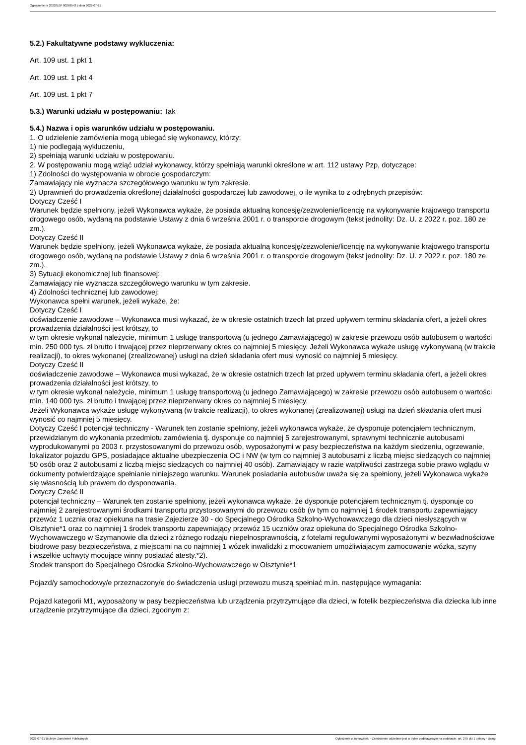Ogłoszenie nr 2022/BZP 00269543 z dnia 2022-07-21
5.2.) Fakultatywne podstawy wykluczenia:
Art. 109 ust. 1 pkt 1
Art. 109 ust. 1 pkt 4
Art. 109 ust. 1 pkt 7
5.3.) Warunki udziału w postępowaniu: Tak
5.4.) Nazwa i opis warunków udziału w postępowaniu.
1. O udzielenie zamówienia mogą ubiegać się wykonawcy, którzy:
1) nie podlegają wykluczeniu,
2) spełniają warunki udziału w postępowaniu.
2. W postępowaniu mogą wziąć udział wykonawcy, którzy spełniają warunki określone w art. 112 ustawy Pzp, dotyczące:
1) Zdolności do występowania w obrocie gospodarczym:
Zamawiający nie wyznacza szczegółowego warunku w tym zakresie.
2) Uprawnień do prowadzenia określonej działalności gospodarczej lub zawodowej, o ile wynika to z odrębnych przepisów:
Dotyczy Cześć I
Warunek będzie spełniony, jeżeli Wykonawca wykaże, że posiada aktualną koncesję/zezwolenie/licencję na wykonywanie krajowego transportu drogowego osób, wydaną na podstawie Ustawy z dnia 6 września 2001 r. o transporcie drogowym (tekst jednolity: Dz. U. z 2022 r. poz. 180 ze zm.).
Dotyczy Cześć II
Warunek będzie spełniony, jeżeli Wykonawca wykaże, że posiada aktualną koncesję/zezwolenie/licencję na wykonywanie krajowego transportu drogowego osób, wydaną na podstawie Ustawy z dnia 6 września 2001 r. o transporcie drogowym (tekst jednolity: Dz. U. z 2022 r. poz. 180 ze zm.).
3) Sytuacji ekonomicznej lub finansowej:
Zamawiający nie wyznacza szczegółowego warunku w tym zakresie.
4) Zdolności technicznej lub zawodowej:
Wykonawca spełni warunek, jeżeli wykaże, że:
Dotyczy Cześć I
doświadczenie zawodowe – Wykonawca musi wykazać, że w okresie ostatnich trzech lat przed upływem terminu składania ofert, a jeżeli okres prowadzenia działalności jest krótszy, to
w tym okresie wykonał należycie, minimum 1 usługę transportową (u jednego Zamawiającego) w zakresie przewozu osób autobusem o wartości min. 250 000 tys. zł brutto i trwającej przez nieprzerwany okres co najmniej 5 miesięcy. Jeżeli Wykonawca wykaże usługę wykonywaną (w trakcie realizacji), to okres wykonanej (zrealizowanej) usługi na dzień składania ofert musi wynosić co najmniej 5 miesięcy.
Dotyczy Cześć II
doświadczenie zawodowe – Wykonawca musi wykazać, że w okresie ostatnich trzech lat przed upływem terminu składania ofert, a jeżeli okres prowadzenia działalności jest krótszy, to
w tym okresie wykonał należycie, minimum 1 usługę transportową (u jednego Zamawiającego) w zakresie przewozu osób autobusem o wartości min. 140 000 tys. zł brutto i trwającej przez nieprzerwany okres co najmniej 5 miesięcy.
Jeżeli Wykonawca wykaże usługę wykonywaną (w trakcie realizacji), to okres wykonanej (zrealizowanej) usługi na dzień składania ofert musi wynosić co najmniej 5 miesięcy.
Dotyczy Cześć I potencjał techniczny - Warunek ten zostanie spełniony, jeżeli wykonawca wykaże, że dysponuje potencjałem technicznym, przewidzianym do wykonania przedmiotu zamówienia tj. dysponuje co najmniej 5 zarejestrowanymi, sprawnymi technicznie autobusami wyprodukowanymi po 2003 r. przystosowanymi do przewozu osób, wyposażonymi w pasy bezpieczeństwa na każdym siedzeniu, ogrzewanie, lokalizator pojazdu GPS, posiadające aktualne ubezpieczenia OC i NW (w tym co najmniej 3 autobusami z liczbą miejsc siedzących co najmniej 50 osób oraz 2 autobusami z liczbą miejsc siedzących co najmniej 40 osób). Zamawiający w razie wątpliwości zastrzega sobie prawo wglądu w dokumenty potwierdzające spełnianie niniejszego warunku. Warunek posiadania autobusów uważa się za spełniony, jeżeli Wykonawca wykaże się własnością lub prawem do dysponowania.
Dotyczy Cześć II
potencjał techniczny – Warunek ten zostanie spełniony, jeżeli wykonawca wykaże, że dysponuje potencjałem technicznym tj. dysponuje co najmniej 2 zarejestrowanymi środkami transportu przystosowanymi do przewozu osób (w tym co najmniej 1 środek transportu zapewniający przewóz 1 ucznia oraz opiekuna na trasie Zajezierze 30 - do Specjalnego Ośrodka Szkolno-Wychowawczego dla dzieci niesłyszących w Olsztynie*1 oraz co najmniej 1 środek transportu zapewniający przewóz 15 uczniów oraz opiekuna do Specjalnego Ośrodka Szkolno-Wychowawczego w Szymanowie dla dzieci z różnego rodzaju niepełnosprawnością, z fotelami regulowanymi wyposażonymi w bezwładnościowe biodrowe pasy bezpieczeństwa, z miejscami na co najmniej 1 wózek inwalidzki z mocowaniem umożliwiającym zamocowanie wózka, szyny
i wszelkie uchwyty mocujące winny posiadać atesty.*2).
Środek transport do Specjalnego Ośrodka Szkolno-Wychowawczego w Olsztynie*1
Pojazd/y samochodowy/e przeznaczony/e do świadczenia usługi przewozu muszą spełniać m.in. następujące wymagania:
Pojazd kategorii M1, wyposażony w pasy bezpieczeństwa lub urządzenia przytrzymujące dla dzieci, w fotelik bezpieczeństwa dla dziecka lub inne urządzenie przytrzymujące dla dzieci, zgodnym z:
2022-07-21 Biuletyn Zamówień Publicznych Ogłoszenie o zamówieniu - Zamówienie udzielane jest w trybie podstawowym na podstawie: art. 275 pkt 1 ustawy - Usługi